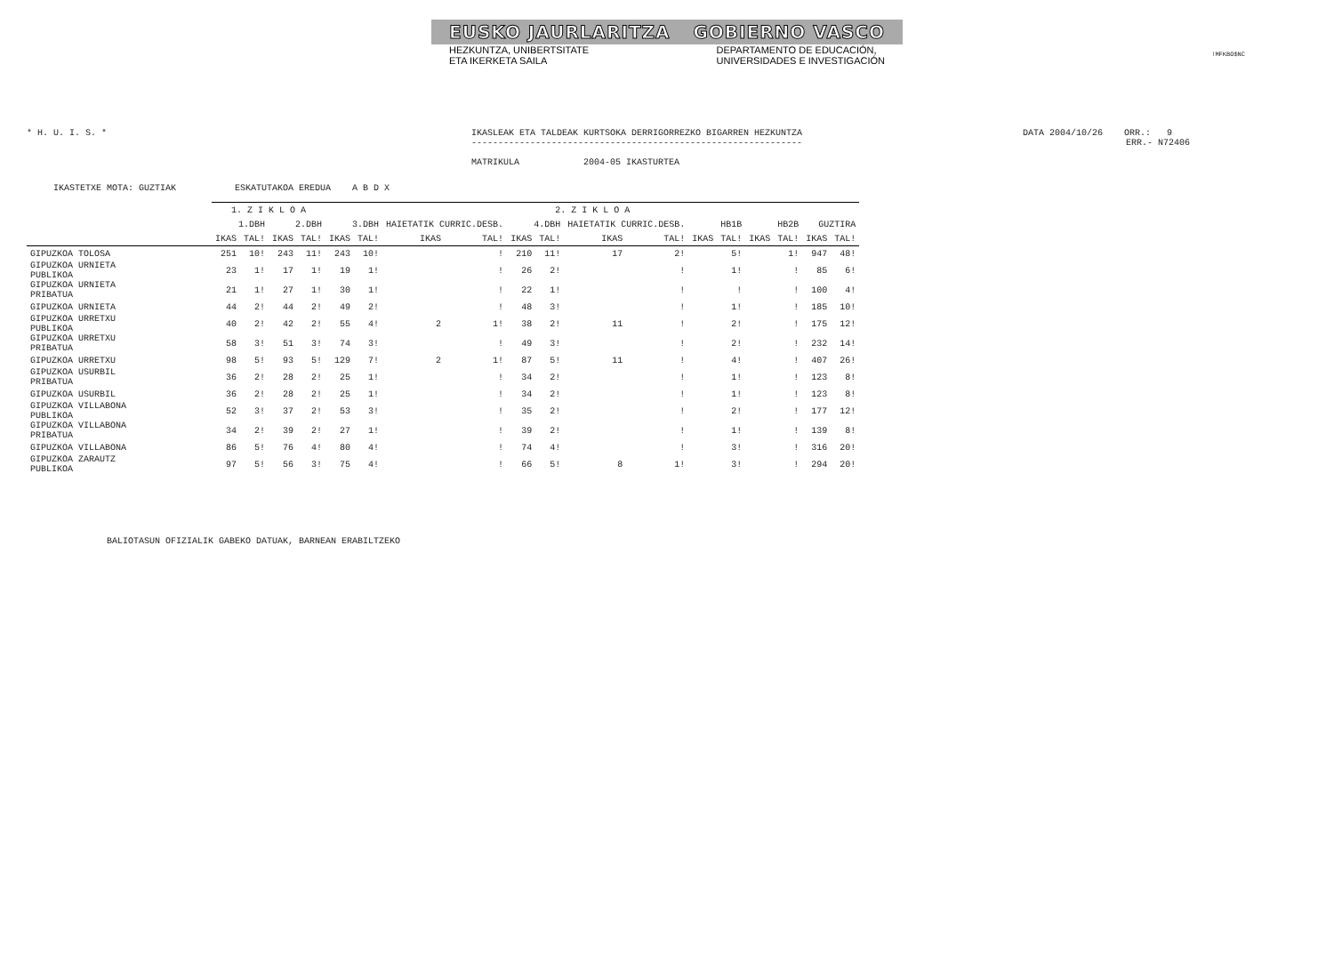!MFKBO$NC
EUSKO JAURLARITZA GOBIERNO VASCO
HEZKUNTZA, UNIBERTSITATE
ETA IKERKETA SAILA DEPARTAMENTO DE EDUCACIÓN,
UNIVERSIDADES E INVESTIGACIÓN
* H. U. I. S. * IKASLEAK ETA TALDEAK KURTSOKA DERRIGORREZKO BIGARREN HEZKUNTZA
--------------------------------------------------------------
MATRIKULA 2004-05 IKASTURTEA
DATA 2004/10/26 ORR.: 9
ERR.- N72406
IKASTETXE MOTA: GUZTIAK ESKATUTAKOA EREDUA A B D X
| | 1. Z I K L O A | | | | 2. Z I K L O A | | | | | | | | | | | | | |
| --- | --- | --- | --- | --- | --- | --- | --- | --- | --- | --- | --- | --- | --- | --- | --- | --- | --- | --- |
| | 1.DBH | | 2.DBH | | 3.DBH | | HAIETATIK CURRIC.DESB. | | 4.DBH | | HAIETATIK CURRIC.DESB. | | HB1B | | HB2B | | GUZTIRA | |
| | IKAS | TAL! | IKAS | TAL! | IKAS | TAL! | IKAS | TAL! | IKAS | TAL! | IKAS | TAL! | IKAS | TAL! | IKAS | TAL! | IKAS | TAL! |
| GIPUZKOA TOLOSA | 251 | 10! | 243 | 11! | 243 | 10! | | ! | 210 | 11! | 17 | 2! | | 5! | | 1! | 947 | 48! |
| GIPUZKOA URNIETA PUBLIKOA | 23 | 1! | 17 | 1! | 19 | 1! | | ! | 26 | 2! | | ! | | 1! | | ! | 85 | 6! |
| GIPUZKOA URNIETA PRIBATUA | 21 | 1! | 27 | 1! | 30 | 1! | | ! | 22 | 1! | | ! | | ! | | ! | 100 | 4! |
| GIPUZKOA URNIETA | 44 | 2! | 44 | 2! | 49 | 2! | | ! | 48 | 3! | | ! | | 1! | | ! | 185 | 10! |
| GIPUZKOA URRETXU PUBLIKOA | 40 | 2! | 42 | 2! | 55 | 4! | 2 | 1! | 38 | 2! | 11 | ! | | 2! | | ! | 175 | 12! |
| GIPUZKOA URRETXU PRIBATUA | 58 | 3! | 51 | 3! | 74 | 3! | | ! | 49 | 3! | | ! | | 2! | | ! | 232 | 14! |
| GIPUZKOA URRETXU | 98 | 5! | 93 | 5! | 129 | 7! | 2 | 1! | 87 | 5! | 11 | ! | | 4! | | ! | 407 | 26! |
| GIPUZKOA USURBIL PRIBATUA | 36 | 2! | 28 | 2! | 25 | 1! | | ! | 34 | 2! | | ! | | 1! | | ! | 123 | 8! |
| GIPUZKOA USURBIL | 36 | 2! | 28 | 2! | 25 | 1! | | ! | 34 | 2! | | ! | | 1! | | ! | 123 | 8! |
| GIPUZKOA VILLABONA PUBLIKOA | 52 | 3! | 37 | 2! | 53 | 3! | | ! | 35 | 2! | | ! | | 2! | | ! | 177 | 12! |
| GIPUZKOA VILLABONA PRIBATUA | 34 | 2! | 39 | 2! | 27 | 1! | | ! | 39 | 2! | | ! | | 1! | | ! | 139 | 8! |
| GIPUZKOA VILLABONA | 86 | 5! | 76 | 4! | 80 | 4! | | ! | 74 | 4! | | ! | | 3! | | ! | 316 | 20! |
| GIPUZKOA ZARAUTZ PUBLIKOA | 97 | 5! | 56 | 3! | 75 | 4! | | ! | 66 | 5! | 8 | 1! | | 3! | | ! | 294 | 20! |
BALIOTASUN OFIZIALIK GABEKO DATUAK, BARNEAN ERABILTZEKO